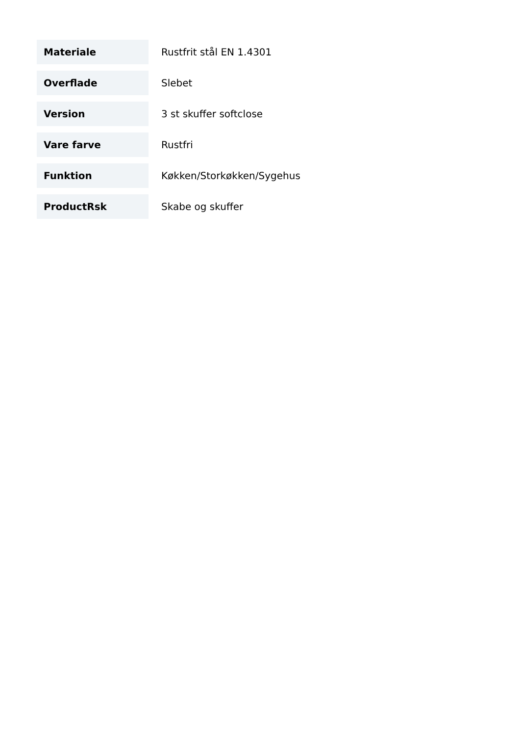| Materiale | Rustfrit stål EN 1.4301 |
| Overflade | Slebet |
| Version | 3 st skuffer softclose |
| Vare farve | Rustfri |
| Funktion | Køkken/Storkøkken/Sygehus |
| ProductRsk | Skabe og skuffer |